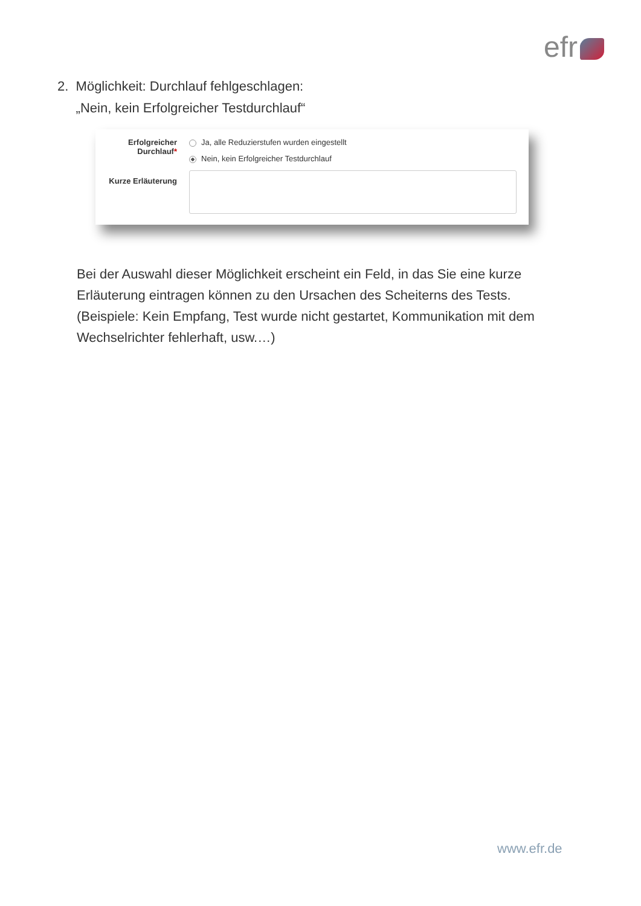efr
2. Möglichkeit: Durchlauf fehlgeschlagen:
„Nein, kein Erfolgreicher Testdurchlauf“
Erfolgreicher
Durchlauf*
Ja, alle Reduzierstufen wurden eingestellt
Nein, kein Erfolgreicher Testdurchlauf
Kurze Erläuterung
Bei der Auswahl dieser Möglichkeit erscheint ein Feld, in das Sie eine kurze Erläuterung eintragen können zu den Ursachen des Scheiterns des Tests. (Beispiele: Kein Empfang, Test wurde nicht gestartet, Kommunikation mit dem Wechselrichter fehlerhaft, usw.…)
www.efr.de